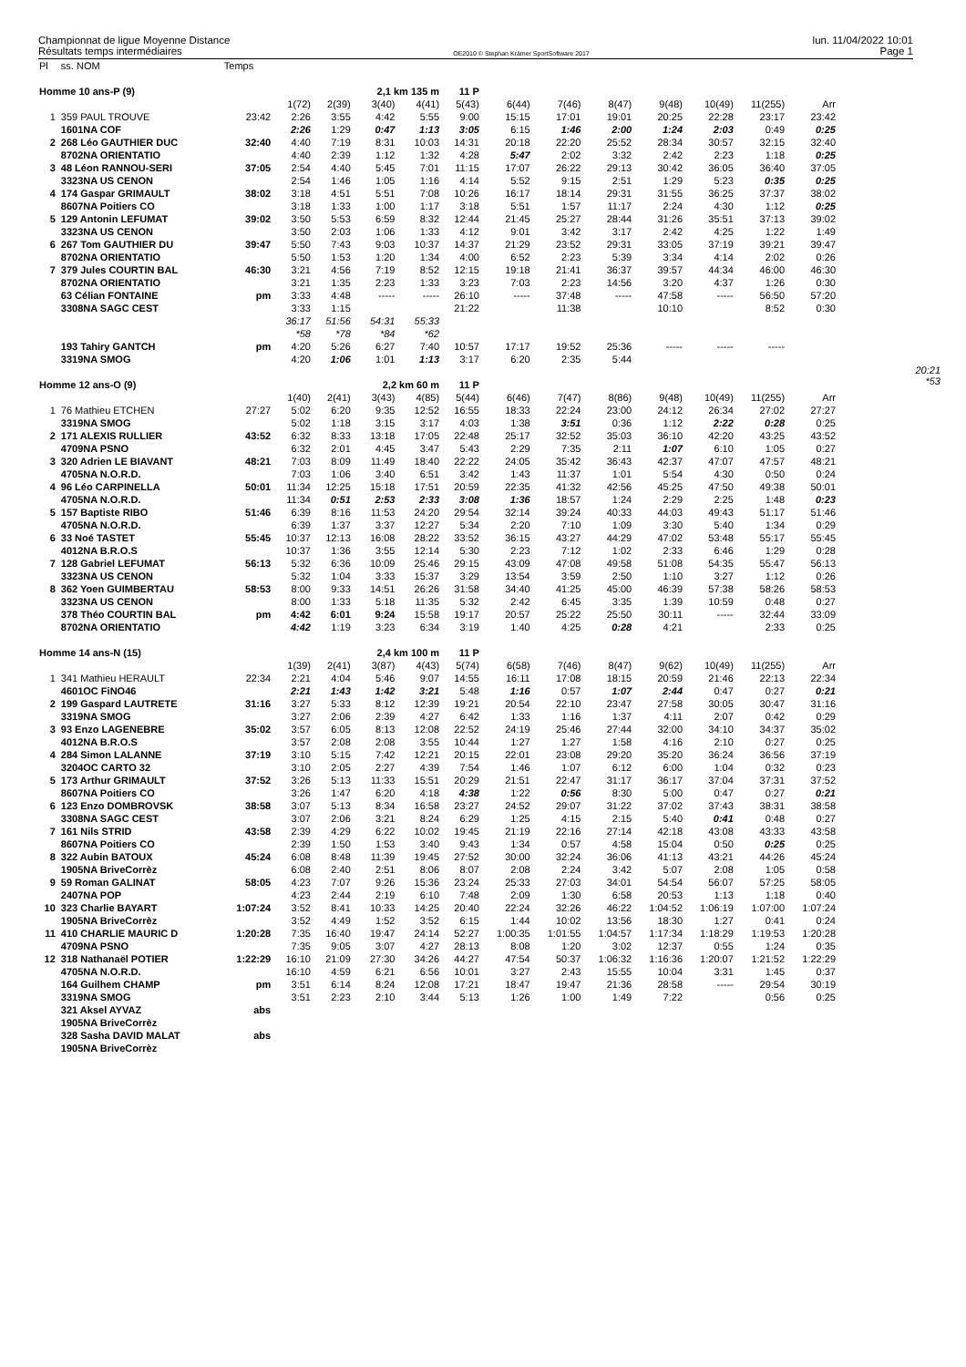Championnat de ligue Moyenne Distance
Résultats temps intermédiaires
OE2010 © Stephan Krämer SportSoftware 2017
lun. 11/04/2022 10:01
Page 1
| Pl | ss. NOM | Temps | | | | | | | | | | | | |
| Homme 10 ans-P (9) | | | | | 2,1 km 135 m | | 11 P | | | | | | | |
| | | | 1(72) | 2(39) | 3(40) | 4(41) | 5(43) | 6(44) | 7(46) | 8(47) | 9(48) | 10(49) | 11(255) | Arr |
| 1 | 359 PAUL TROUVE | 23:42 | 2:26 | 3:55 | 4:42 | 5:55 | 9:00 | 15:15 | 17:01 | 19:01 | 20:25 | 22:28 | 23:17 | 23:42 |
| | 1601NA COF | | 2:26 | 1:29 | 0:47 | 1:13 | 3:05 | 6:15 | 1:46 | 2:00 | 1:24 | 2:03 | 0:49 | 0:25 |
| 2 | 268 Léo GAUTHIER DUC | 32:40 | 4:40 | 7:19 | 8:31 | 10:03 | 14:31 | 20:18 | 22:20 | 25:52 | 28:34 | 30:57 | 32:15 | 32:40 |
| | 8702NA ORIENTATIO | | 4:40 | 2:39 | 1:12 | 1:32 | 4:28 | 5:47 | 2:02 | 3:32 | 2:42 | 2:23 | 1:18 | 0:25 |
| 3 | 48 Léon RANNOU-SERI | 37:05 | 2:54 | 4:40 | 5:45 | 7:01 | 11:15 | 17:07 | 26:22 | 29:13 | 30:42 | 36:05 | 36:40 | 37:05 |
| | 3323NA US CENON | | 2:54 | 1:46 | 1:05 | 1:16 | 4:14 | 5:52 | 9:15 | 2:51 | 1:29 | 5:23 | 0:35 | 0:25 |
| 4 | 174 Gaspar GRIMAULT | 38:02 | 3:18 | 4:51 | 5:51 | 7:08 | 10:26 | 16:17 | 18:14 | 29:31 | 31:55 | 36:25 | 37:37 | 38:02 |
| | 8607NA Poitiers CO | | 3:18 | 1:33 | 1:00 | 1:17 | 3:18 | 5:51 | 1:57 | 11:17 | 2:24 | 4:30 | 1:12 | 0:25 |
| 5 | 129 Antonin LEFUMAT | 39:02 | 3:50 | 5:53 | 6:59 | 8:32 | 12:44 | 21:45 | 25:27 | 28:44 | 31:26 | 35:51 | 37:13 | 39:02 |
| | 3323NA US CENON | | 3:50 | 2:03 | 1:06 | 1:33 | 4:12 | 9:01 | 3:42 | 3:17 | 2:42 | 4:25 | 1:22 | 1:49 |
| 6 | 267 Tom GAUTHIER DU | 39:47 | 5:50 | 7:43 | 9:03 | 10:37 | 14:37 | 21:29 | 23:52 | 29:31 | 33:05 | 37:19 | 39:21 | 39:47 |
| | 8702NA ORIENTATIO | | 5:50 | 1:53 | 1:20 | 1:34 | 4:00 | 6:52 | 2:23 | 5:39 | 3:34 | 4:14 | 2:02 | 0:26 |
| 7 | 379 Jules COURTIN BAL | 46:30 | 3:21 | 4:56 | 7:19 | 8:52 | 12:15 | 19:18 | 21:41 | 36:37 | 39:57 | 44:34 | 46:00 | 46:30 |
| | 8702NA ORIENTATIO | | 3:21 | 1:35 | 2:23 | 1:33 | 3:23 | 7:03 | 2:23 | 14:56 | 3:20 | 4:37 | 1:26 | 0:30 |
| | 63 Célian FONTAINE | pm | 3:33 | 4:48 | ----- | ----- | 26:10 | ----- | 37:48 | ----- | 47:58 | ----- | 56:50 | 57:20 |
| | 3308NA SAGC CEST | | 3:33 | 1:15 | | | 21:22 | | 11:38 | | 10:10 | | 8:52 | 0:30 |
| | | | 36:17 | 51:56 | 54:31 | 55:33 | | | | | | | | |
| | | | *58 | *78 | *84 | *62 | | | | | | | | |
| | 193 Tahiry GANTCH | pm | 4:20 | 5:26 | 6:27 | 7:40 | 10:57 | 17:17 | 19:52 | 25:36 | ----- | ----- | ----- | |
| | 3319NA SMOG | | 4:20 | 1:06 | 1:01 | 1:13 | 3:17 | 6:20 | 2:35 | 5:44 | | | | |
| Homme 12 ans-O (9) | | | | | 2,2 km 60 m | | 11 P | | | | | | | |
| | | | 1(40) | 2(41) | 3(43) | 4(85) | 5(44) | 6(46) | 7(47) | 8(86) | 9(48) | 10(49) | 11(255) | Arr |
| 1 | 76 Mathieu ETCHEN | 27:27 | 5:02 | 6:20 | 9:35 | 12:52 | 16:55 | 18:33 | 22:24 | 23:00 | 24:12 | 26:34 | 27:02 | 27:27 |
| | 3319NA SMOG | | 5:02 | 1:18 | 3:15 | 3:17 | 4:03 | 1:38 | 3:51 | 0:36 | 1:12 | 2:22 | 0:28 | 0:25 |
| 2 | 171 ALEXIS RULLIER | 43:52 | 6:32 | 8:33 | 13:18 | 17:05 | 22:48 | 25:17 | 32:52 | 35:03 | 36:10 | 42:20 | 43:25 | 43:52 |
| | 4709NA PSNO | | 6:32 | 2:01 | 4:45 | 3:47 | 5:43 | 2:29 | 7:35 | 2:11 | 1:07 | 6:10 | 1:05 | 0:27 |
| 3 | 320 Adrien LE BIAVANT | 48:21 | 7:03 | 8:09 | 11:49 | 18:40 | 22:22 | 24:05 | 35:42 | 36:43 | 42:37 | 47:07 | 47:57 | 48:21 |
| | 4705NA N.O.R.D. | | 7:03 | 1:06 | 3:40 | 6:51 | 3:42 | 1:43 | 11:37 | 1:01 | 5:54 | 4:30 | 0:50 | 0:24 |
| 4 | 96 Léo CARPINELLA | 50:01 | 11:34 | 12:25 | 15:18 | 17:51 | 20:59 | 22:35 | 41:32 | 42:56 | 45:25 | 47:50 | 49:38 | 50:01 |
| | 4705NA N.O.R.D. | | 11:34 | 0:51 | 2:53 | 2:33 | 3:08 | 1:36 | 18:57 | 1:24 | 2:29 | 2:25 | 1:48 | 0:23 |
| 5 | 157 Baptiste RIBO | 51:46 | 6:39 | 8:16 | 11:53 | 24:20 | 29:54 | 32:14 | 39:24 | 40:33 | 44:03 | 49:43 | 51:17 | 51:46 |
| | 4705NA N.O.R.D. | | 6:39 | 1:37 | 3:37 | 12:27 | 5:34 | 2:20 | 7:10 | 1:09 | 3:30 | 5:40 | 1:34 | 0:29 |
| 6 | 33 Noé TASTET | 55:45 | 10:37 | 12:13 | 16:08 | 28:22 | 33:52 | 36:15 | 43:27 | 44:29 | 47:02 | 53:48 | 55:17 | 55:45 |
| | 4012NA B.R.O.S | | 10:37 | 1:36 | 3:55 | 12:14 | 5:30 | 2:23 | 7:12 | 1:02 | 2:33 | 6:46 | 1:29 | 0:28 |
| 7 | 128 Gabriel LEFUMAT | 56:13 | 5:32 | 6:36 | 10:09 | 25:46 | 29:15 | 43:09 | 47:08 | 49:58 | 51:08 | 54:35 | 55:47 | 56:13 |
| | 3323NA US CENON | | 5:32 | 1:04 | 3:33 | 15:37 | 3:29 | 13:54 | 3:59 | 2:50 | 1:10 | 3:27 | 1:12 | 0:26 |
| 8 | 362 Yoen GUIMBERTAU | 58:53 | 8:00 | 9:33 | 14:51 | 26:26 | 31:58 | 34:40 | 41:25 | 45:00 | 46:39 | 57:38 | 58:26 | 58:53 |
| | 3323NA US CENON | | 8:00 | 1:33 | 5:18 | 11:35 | 5:32 | 2:42 | 6:45 | 3:35 | 1:39 | 10:59 | 0:48 | 0:27 |
| | 378 Théo COURTIN BAL | pm | 4:42 | 6:01 | 9:24 | 15:58 | 19:17 | 20:57 | 25:22 | 25:50 | 30:11 | ----- | 32:44 | 33:09 |
| | 8702NA ORIENTATIO | | 4:42 | 1:19 | 3:23 | 6:34 | 3:19 | 1:40 | 4:25 | 0:28 | 4:21 | | 2:33 | 0:25 |
| Homme 14 ans-N (15) | | | | | 2,4 km 100 m | | 11 P | | | | | | | |
| | | | 1(39) | 2(41) | 3(87) | 4(43) | 5(74) | 6(58) | 7(46) | 8(47) | 9(62) | 10(49) | 11(255) | Arr |
| 1 | 341 Mathieu HERAULT | 22:34 | 2:21 | 4:04 | 5:46 | 9:07 | 14:55 | 16:11 | 17:08 | 18:15 | 20:59 | 21:46 | 22:13 | 22:34 |
| | 4601OC FiNO46 | | 2:21 | 1:43 | 1:42 | 3:21 | 5:48 | 1:16 | 0:57 | 1:07 | 2:44 | 0:47 | 0:27 | 0:21 |
| 2 | 199 Gaspard LAUTRETE | 31:16 | 3:27 | 5:33 | 8:12 | 12:39 | 19:21 | 20:54 | 22:10 | 23:47 | 27:58 | 30:05 | 30:47 | 31:16 |
| | 3319NA SMOG | | 3:27 | 2:06 | 2:39 | 4:27 | 6:42 | 1:33 | 1:16 | 1:37 | 4:11 | 2:07 | 0:42 | 0:29 |
| 3 | 93 Enzo LAGENEBRE | 35:02 | 3:57 | 6:05 | 8:13 | 12:08 | 22:52 | 24:19 | 25:46 | 27:44 | 32:00 | 34:10 | 34:37 | 35:02 |
| | 4012NA B.R.O.S | | 3:57 | 2:08 | 2:08 | 3:55 | 10:44 | 1:27 | 1:27 | 1:58 | 4:16 | 2:10 | 0:27 | 0:25 |
| 4 | 284 Simon LALANNE | 37:19 | 3:10 | 5:15 | 7:42 | 12:21 | 20:15 | 22:01 | 23:08 | 29:20 | 35:20 | 36:24 | 36:56 | 37:19 |
| | 3204OC CARTO 32 | | 3:10 | 2:05 | 2:27 | 4:39 | 7:54 | 1:46 | 1:07 | 6:12 | 6:00 | 1:04 | 0:32 | 0:23 |
| 5 | 173 Arthur GRIMAULT | 37:52 | 3:26 | 5:13 | 11:33 | 15:51 | 20:29 | 21:51 | 22:47 | 31:17 | 36:17 | 37:04 | 37:31 | 37:52 |
| | 8607NA Poitiers CO | | 3:26 | 1:47 | 6:20 | 4:18 | 4:38 | 1:22 | 0:56 | 8:30 | 5:00 | 0:47 | 0:27 | 0:21 |
| 6 | 123 Enzo DOMBROVSK | 38:58 | 3:07 | 5:13 | 8:34 | 16:58 | 23:27 | 24:52 | 29:07 | 31:22 | 37:02 | 37:43 | 38:31 | 38:58 |
| | 3308NA SAGC CEST | | 3:07 | 2:06 | 3:21 | 8:24 | 6:29 | 1:25 | 4:15 | 2:15 | 5:40 | 0:41 | 0:48 | 0:27 |
| 7 | 161 Nils STRID | 43:58 | 2:39 | 4:29 | 6:22 | 10:02 | 19:45 | 21:19 | 22:16 | 27:14 | 42:18 | 43:08 | 43:33 | 43:58 |
| | 8607NA Poitiers CO | | 2:39 | 1:50 | 1:53 | 3:40 | 9:43 | 1:34 | 0:57 | 4:58 | 15:04 | 0:50 | 0:25 | 0:25 |
| 8 | 322 Aubin BATOUX | 45:24 | 6:08 | 8:48 | 11:39 | 19:45 | 27:52 | 30:00 | 32:24 | 36:06 | 41:13 | 43:21 | 44:26 | 45:24 |
| | 1905NA BriveCorrèz | | 6:08 | 2:40 | 2:51 | 8:06 | 8:07 | 2:08 | 2:24 | 3:42 | 5:07 | 2:08 | 1:05 | 0:58 |
| 9 | 59 Roman GALINAT | 58:05 | 4:23 | 7:07 | 9:26 | 15:36 | 23:24 | 25:33 | 27:03 | 34:01 | 54:54 | 56:07 | 57:25 | 58:05 |
| | 2407NA POP | | 4:23 | 2:44 | 2:19 | 6:10 | 7:48 | 2:09 | 1:30 | 6:58 | 20:53 | 1:13 | 1:18 | 0:40 |
| 10 | 323 Charlie BAYART | 1:07:24 | 3:52 | 8:41 | 10:33 | 14:25 | 20:40 | 22:24 | 32:26 | 46:22 | 1:04:52 | 1:06:19 | 1:07:00 | 1:07:24 |
| | 1905NA BriveCorrèz | | 3:52 | 4:49 | 1:52 | 3:52 | 6:15 | 1:44 | 10:02 | 13:56 | 18:30 | 1:27 | 0:41 | 0:24 |
| 11 | 410 CHARLIE MAURIC D | 1:20:28 | 7:35 | 16:40 | 19:47 | 24:14 | 52:27 | 1:00:35 | 1:01:55 | 1:04:57 | 1:17:34 | 1:18:29 | 1:19:53 | 1:20:28 |
| | 4709NA PSNO | | 7:35 | 9:05 | 3:07 | 4:27 | 28:13 | 8:08 | 1:20 | 3:02 | 12:37 | 0:55 | 1:24 | 0:35 |
| 12 | 318 Nathanaël POTIER | 1:22:29 | 16:10 | 21:09 | 27:30 | 34:26 | 44:27 | 47:54 | 50:37 | 1:06:32 | 1:16:36 | 1:20:07 | 1:21:52 | 1:22:29 |
| | 4705NA N.O.R.D. | | 16:10 | 4:59 | 6:21 | 6:56 | 10:01 | 3:27 | 2:43 | 15:55 | 10:04 | 3:31 | 1:45 | 0:37 |
| | 164 Guilhem CHAMP | pm | 3:51 | 6:14 | 8:24 | 12:08 | 17:21 | 18:47 | 19:47 | 21:36 | 28:58 | ----- | 29:54 | 30:19 |
| | 3319NA SMOG | | 3:51 | 2:23 | 2:10 | 3:44 | 5:13 | 1:26 | 1:00 | 1:49 | 7:22 | | 0:56 | 0:25 |
| | 321 Aksel AYVAZ | abs | | | | | | | | | | | | |
| | 1905NA BriveCorrèz | | | | | | | | | | | | | |
| | 328 Sasha DAVID MALAT | abs | | | | | | | | | | | | |
| | 1905NA BriveCorrèz | | | | | | | | | | | | | |
20:21
*53